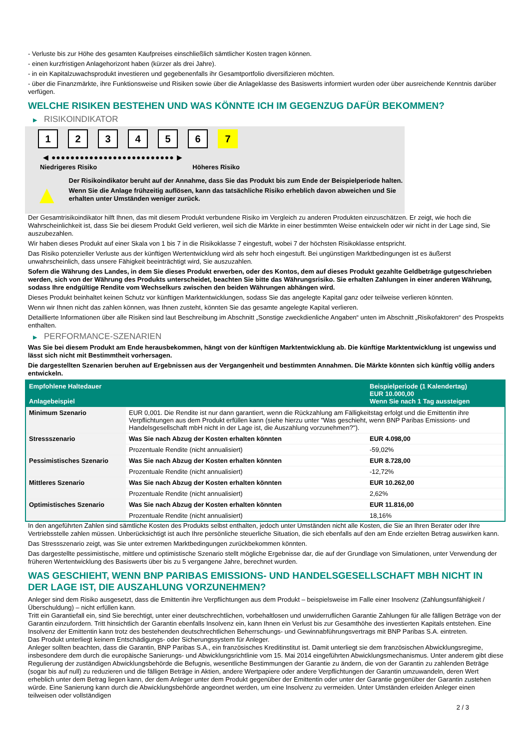- Verluste bis zur Höhe des gesamten Kaufpreises einschließlich sämtlicher Kosten tragen können.
- einen kurzfristigen Anlagehorizont haben (kürzer als drei Jahre).
- in ein Kapitalzuwachsprodukt investieren und gegebenenfalls ihr Gesamtportfolio diversifizieren möchten.
- über die Finanzmärkte, ihre Funktionsweise und Risiken sowie über die Anlageklasse des Basiswerts informiert wurden oder über ausreichende Kenntnis darüber verfügen.
WELCHE RISIKEN BESTEHEN UND WAS KÖNNTE ICH IM GEGENZUG DAFÜR BEKOMMEN?
▶ RISIKOINDIKATOR
1 2 3 4 5 6 7
◀ ●●●●●●●●●●●●●●●●●●●●●●●●●● ▶
Niedrigeres Risiko Höheres Risiko
▲
Der Risikoindikator beruht auf der Annahme, dass Sie das Produkt bis zum Ende der Beispielperiode halten.
Wenn Sie die Anlage frühzeitig auflösen, kann das tatsächliche Risiko erheblich davon abweichen und Sie erhalten unter Umständen weniger zurück.
Der Gesamtrisikoindikator hilft Ihnen, das mit diesem Produkt verbundene Risiko im Vergleich zu anderen Produkten einzuschätzen. Er zeigt, wie hoch die Wahrscheinlichkeit ist, dass Sie bei diesem Produkt Geld verlieren, weil sich die Märkte in einer bestimmten Weise entwickeln oder wir nicht in der Lage sind, Sie auszubezahlen.
Wir haben dieses Produkt auf einer Skala von 1 bis 7 in die Risikoklasse 7 eingestuft, wobei 7 der höchsten Risikoklasse entspricht.
Das Risiko potenzieller Verluste aus der künftigen Wertentwicklung wird als sehr hoch eingestuft. Bei ungünstigen Marktbedingungen ist es äußerst unwahrscheinlich, dass unsere Fähigkeit beeinträchtigt wird, Sie auszuzahlen.
Sofern die Währung des Landes, in dem Sie dieses Produkt erwerben, oder des Kontos, dem auf dieses Produkt gezahlte Geldbeträge gutgeschrieben werden, sich von der Währung des Produkts unterscheidet, beachten Sie bitte das Währungsrisiko. Sie erhalten Zahlungen in einer anderen Währung, sodass Ihre endgültige Rendite vom Wechselkurs zwischen den beiden Währungen abhängen wird.
Dieses Produkt beinhaltet keinen Schutz vor künftigen Marktentwicklungen, sodass Sie das angelegte Kapital ganz oder teilweise verlieren könnten.
Wenn wir Ihnen nicht das zahlen können, was Ihnen zusteht, könnten Sie das gesamte angelegte Kapital verlieren.
Detaillierte Informationen über alle Risiken sind laut Beschreibung im Abschnitt „Sonstige zweckdienliche Angaben“ unten im Abschnitt „Risikofaktoren“ des Prospekts enthalten.
▶ PERFORMANCE-SZENARIEN
Was Sie bei diesem Produkt am Ende herausbekommen, hängt von der künftigen Marktentwicklung ab. Die künftige Marktentwicklung ist ungewiss und lässt sich nicht mit Bestimmtheit vorhersagen.
Die dargestellten Szenarien beruhen auf Ergebnissen aus der Vergangenheit und bestimmten Annahmen. Die Märkte könnten sich künftig völlig anders entwickeln.
| Empfohlene Haltedauer Anlagebeispiel | | Beispielperiode (1 Kalendertag) EUR 10.000,00 Wenn Sie nach 1 Tag aussteigen |
| --- | --- | --- |
| Minimum Szenario | EUR 0,001. Die Rendite ist nur dann garantiert, wenn die Rückzahlung am Fälligkeitstag erfolgt und die Emittentin ihre Verpflichtungen aus dem Produkt erfüllen kann (siehe hierzu unter "Was geschieht, wenn BNP Paribas Emissions- und Handelsgesellschaft mbH nicht in der Lage ist, die Auszahlung vorzunehmen?"). | |
| Stressszenario | Was Sie nach Abzug der Kosten erhalten könnten | EUR 4.098,00 |
| | Prozentuale Rendite (nicht annualisiert) | -59,02% |
| Pessimistisches Szenario | Was Sie nach Abzug der Kosten erhalten könnten | EUR 8.728,00 |
| | Prozentuale Rendite (nicht annualisiert) | -12,72% |
| Mittleres Szenario | Was Sie nach Abzug der Kosten erhalten könnten | EUR 10.262,00 |
| | Prozentuale Rendite (nicht annualisiert) | 2,62% |
| Optimistisches Szenario | Was Sie nach Abzug der Kosten erhalten könnten | EUR 11.816,00 |
| | Prozentuale Rendite (nicht annualisiert) | 18,16% |
In den angeführten Zahlen sind sämtliche Kosten des Produkts selbst enthalten, jedoch unter Umständen nicht alle Kosten, die Sie an Ihren Berater oder Ihre Vertriebsstelle zahlen müssen. Unberücksichtigt ist auch Ihre persönliche steuerliche Situation, die sich ebenfalls auf den am Ende erzielten Betrag auswirken kann.
Das Stressszenario zeigt, was Sie unter extremen Marktbedingungen zurückbekommen könnten.
Das dargestellte pessimistische, mittlere und optimistische Szenario stellt mögliche Ergebnisse dar, die auf der Grundlage von Simulationen, unter Verwendung der früheren Wertentwicklung des Basiswerts über bis zu 5 vergangene Jahre, berechnet wurden.
WAS GESCHIEHT, WENN BNP PARIBAS EMISSIONS- UND HANDELSGESELLSCHAFT MBH NICHT IN DER LAGE IST, DIE AUSZAHLUNG VORZUNEHMEN?
Anleger sind dem Risiko ausgesetzt, dass die Emittentin ihre Verpflichtungen aus dem Produkt – beispielsweise im Falle einer Insolvenz (Zahlungsunfähigkeit / Überschuldung) – nicht erfüllen kann.
Tritt ein Garantiefall ein, sind Sie berechtigt, unter einer deutschrechtlichen, vorbehaltlosen und unwiderruflichen Garantie Zahlungen für alle fälligen Beträge von der Garantin einzufordern. Tritt hinsichtlich der Garantin ebenfalls Insolvenz ein, kann Ihnen ein Verlust bis zur Gesamthöhe des investierten Kapitals entstehen. Eine Insolvenz der Emittentin kann trotz des bestehenden deutschrechtlichen Beherrschungs- und Gewinnabführungsvertrags mit BNP Paribas S.A. eintreten.
Das Produkt unterliegt keinem Entschädigungs- oder Sicherungssystem für Anleger.
Anleger sollten beachten, dass die Garantin, BNP Paribas S.A., ein französisches Kreditinstitut ist. Damit unterliegt sie dem französischen Abwicklungsregime, insbesondere dem durch die europäische Sanierungs- und Abwicklungsrichtlinie vom 15. Mai 2014 eingeführten Abwicklungsmechanismus. Unter anderem gibt diese Regulierung der zuständigen Abwicklungsbehörde die Befugnis, wesentliche Bestimmungen der Garantie zu ändern, die von der Garantin zu zahlenden Beträge (sogar bis auf null) zu reduzieren und die fälligen Beträge in Aktien, andere Wertpapiere oder andere Verpflichtungen der Garantin umzuwandeln, deren Wert erheblich unter dem Betrag liegen kann, der dem Anleger unter dem Produkt gegenüber der Emittentin oder unter der Garantie gegenüber der Garantin zustehen würde. Eine Sanierung kann durch die Abwicklungsbehörde angeordnet werden, um eine Insolvenz zu vermeiden. Unter Umständen erleiden Anleger einen teilweisen oder vollständigen
2 / 3